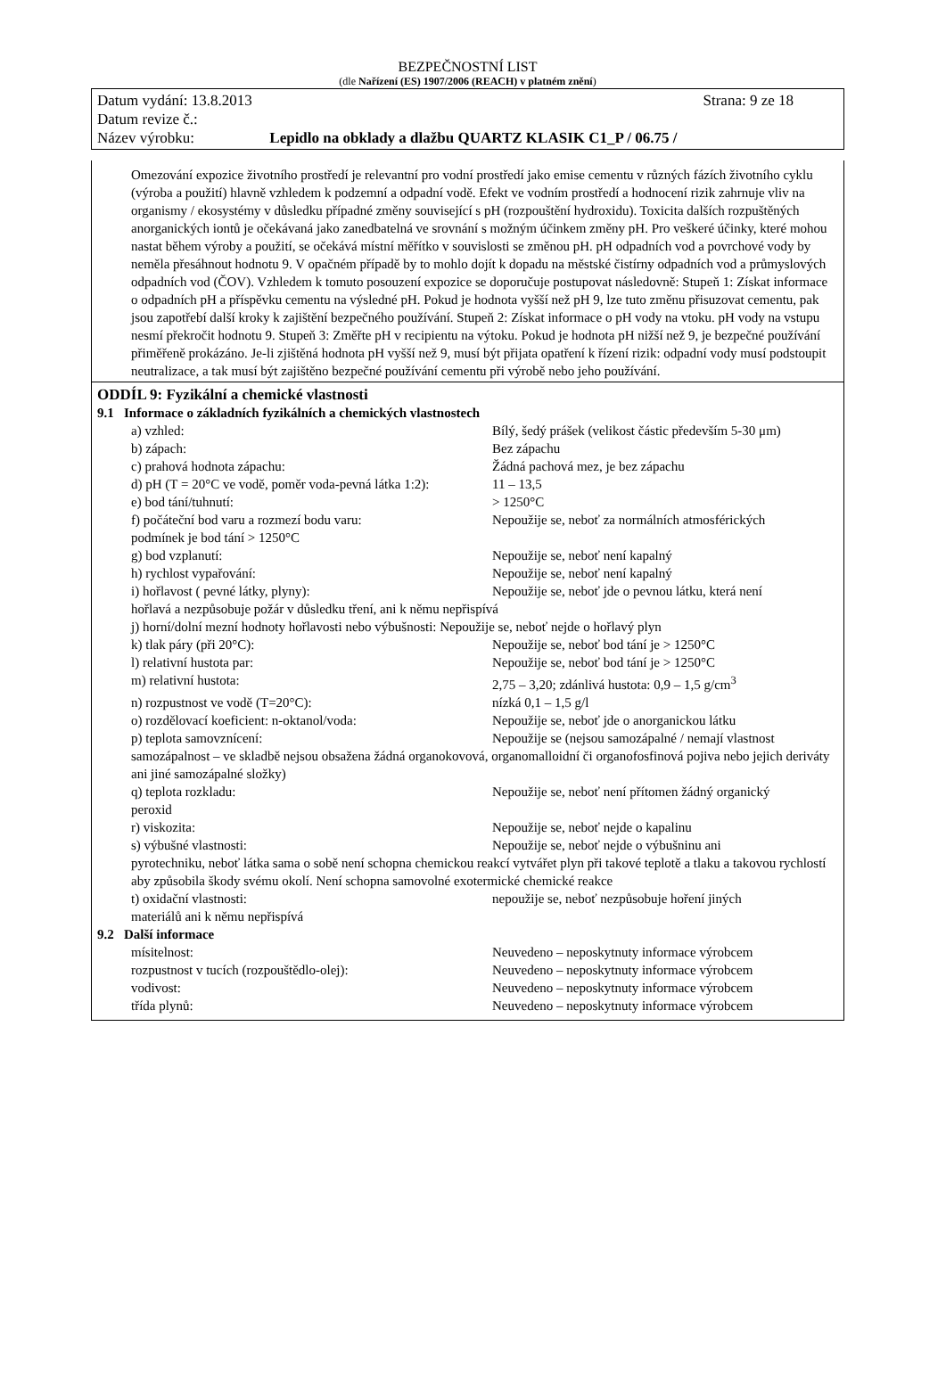BEZPEČNOSTNÍ LIST
(dle Nařízení (ES) 1907/2006 (REACH) v platném znění)
Datum vydání: 13.8.2013 Strana: 9 ze 18
Datum revize č.:
Název výrobku: Lepidlo na obklady a dlažbu QUARTZ KLASIK C1_P / 06.75 /
Omezování expozice životního prostředí je relevantní pro vodní prostředí jako emise cementu v různých fázích životního cyklu (výroba a použití) hlavně vzhledem k podzemní a odpadní vodě. Efekt ve vodním prostředí a hodnocení rizik zahrnuje vliv na organismy / ekosystémy v důsledku případné změny související s pH (rozpouštění hydroxidu). Toxicita dalších rozpuštěných anorganických iontů je očekávaná jako zanedbatelná ve srovnání s možným účinkem změny pH. Pro veškeré účinky, které mohou nastat během výroby a použití, se očekává místní měřítko v souvislosti se změnou pH. pH odpadních vod a povrchové vody by neměla přesáhnout hodnotu 9. V opačném případě by to mohlo dojít k dopadu na městské čistírny odpadních vod a průmyslových odpadních vod (ČOV). Vzhledem k tomuto posouzení expozice se doporučuje postupovat následovně: Stupeň 1: Získat informace o odpadních pH a příspěvku cementu na výsledné pH. Pokud je hodnota vyšší než pH 9, lze tuto změnu přisuzovat cementu, pak jsou zapotřebí další kroky k zajištění bezpečného používání. Stupeň 2: Získat informace o pH vody na vtoku. pH vody na vstupu nesmí překročit hodnotu 9. Stupeň 3: Změřte pH v recipientu na výtoku. Pokud je hodnota pH nižší než 9, je bezpečné používání přiměřeně prokázáno. Je-li zjištěná hodnota pH vyšší než 9, musí být přijata opatření k řízení rizik: odpadní vody musí podstoupit neutralizace, a tak musí být zajištěno bezpečné používání cementu při výrobě nebo jeho používání.
ODDÍL 9: Fyzikální a chemické vlastnosti
9.1 Informace o základních fyzikálních a chemických vlastnostech
a) vzhled: Bílý, šedý prášek (velikost částic především 5-30 μm)
b) zápach: Bez zápachu
c) prahová hodnota zápachu: Žádná pachová mez, je bez zápachu
d) pH (T = 20°C ve vodě, poměr voda-pevná látka 1:2): 11 – 13,5
e) bod tání/tuhnutí: > 1250°C
f) počáteční bod varu a rozmezí bodu varu: Nepoužije se, neboť za normálních atmosférických
podmínek je bod tání > 1250°C
g) bod vzplanutí: Nepoužije se, neboť není kapalný
h) rychlost vypařování: Nepoužije se, neboť není kapalný
i) hořlavost ( pevné látky, plyny): Nepoužije se, neboť jde o pevnou látku, která není
hořlavá a nezpůsobuje požár v důsledku tření, ani k němu nepřispívá
j) horní/dolní mezní hodnoty hořlavosti nebo výbušnosti: Nepoužije se, neboť nejde o hořlavý plyn
k) tlak páry (při 20°C): Nepoužije se, neboť bod tání je > 1250°C
l) relativní hustota par: Nepoužije se, neboť bod tání je > 1250°C
m) relativní hustota: 2,75 – 3,20; zdánlivá hustota: 0,9 – 1,5 g/cm<sup>3</sup>
n) rozpustnost ve vodě (T=20°C): nízká 0,1 – 1,5 g/l
o) rozdělovací koeficient: n-oktanol/voda: Nepoužije se, neboť jde o anorganickou látku
p) teplota samovznícení: Nepoužije se (nejsou samozápalné / nemají vlastnost
samozápalnost – ve skladbě nejsou obsažena žádná organokovová, organomalloidní či organofosfinová pojiva nebo jejich deriváty ani jiné samozápalné složky)
q) teplota rozkladu: Nepoužije se, neboť není přítomen žádný organický
peroxid
r) viskozita: Nepoužije se, neboť nejde o kapalinu
s) výbušné vlastnosti: Nepoužije se, neboť nejde o výbušninu ani
pyrotechniku, neboť látka sama o sobě není schopna chemickou reakcí vytvářet plyn při takové teplotě a tlaku a takovou rychlostí aby způsobila škody svému okolí. Není schopna samovolné exotermické chemické reakce
t) oxidační vlastnosti: nepoužije se, neboť nezpůsobuje hoření jiných
materiálů ani k němu nepřispívá
9.2 Další informace
mísitelnost: Neuvedeno – neposkytnuty informace výrobcem
rozpustnost v tucích (rozpouštědlo-olej): Neuvedeno – neposkytnuty informace výrobcem
vodivost: Neuvedeno – neposkytnuty informace výrobcem
třída plynů: Neuvedeno – neposkytnuty informace výrobcem